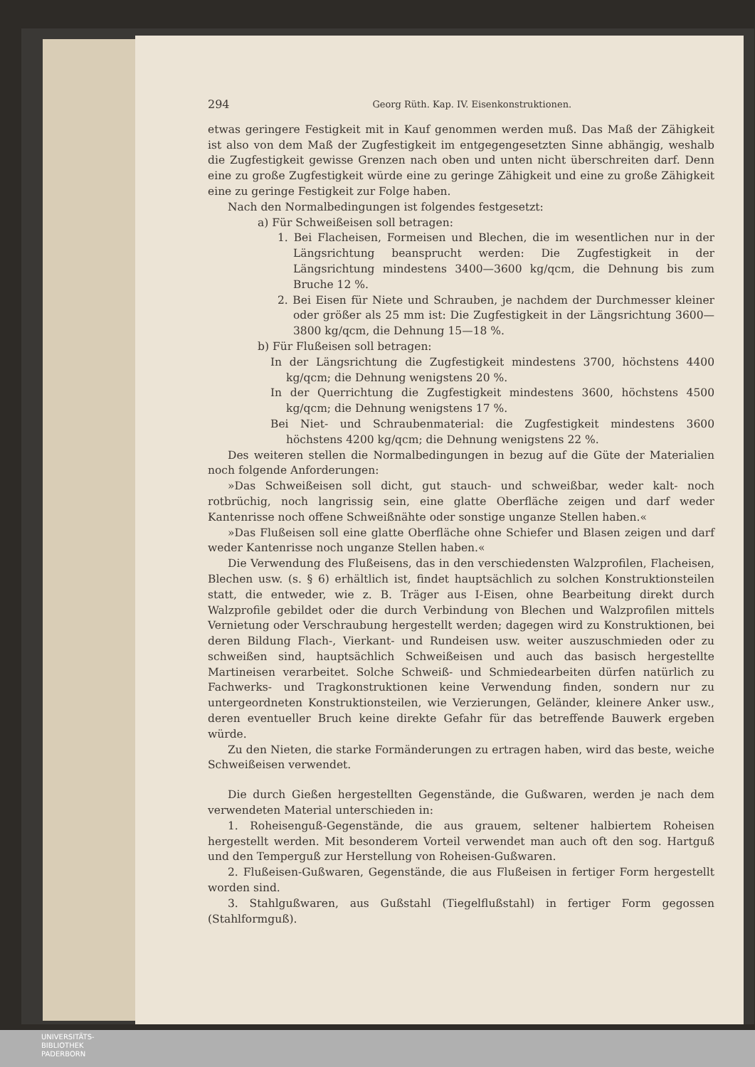294 Georg Rüth. Kap. IV. Eisenkonstruktionen.
etwas geringere Festigkeit mit in Kauf genommen werden muß. Das Maß der Zähigkeit ist also von dem Maß der Zugfestigkeit im entgegengesetzten Sinne abhängig, weshalb die Zugfestigkeit gewisse Grenzen nach oben und unten nicht überschreiten darf. Denn eine zu große Zugfestigkeit würde eine zu geringe Zähigkeit und eine zu große Zähigkeit eine zu geringe Festigkeit zur Folge haben.
Nach den Normalbedingungen ist folgendes festgesetzt:
a) Für Schweißeisen soll betragen:
1. Bei Flacheisen, Formeisen und Blechen, die im wesentlichen nur in der Längsrichtung beansprucht werden: Die Zugfestigkeit in der Längsrichtung mindestens 3400—3600 kg/qcm, die Dehnung bis zum Bruche 12 %.
2. Bei Eisen für Niete und Schrauben, je nachdem der Durchmesser kleiner oder größer als 25 mm ist: Die Zugfestigkeit in der Längsrichtung 3600—3800 kg/qcm, die Dehnung 15—18 %.
b) Für Flußeisen soll betragen:
In der Längsrichtung die Zugfestigkeit mindestens 3700, höchstens 4400 kg/qcm; die Dehnung wenigstens 20 %.
In der Querrichtung die Zugfestigkeit mindestens 3600, höchstens 4500 kg/qcm; die Dehnung wenigstens 17 %.
Bei Niet- und Schraubenmaterial: die Zugfestigkeit mindestens 3600 höchstens 4200 kg/qcm; die Dehnung wenigstens 22 %.
Des weiteren stellen die Normalbedingungen in bezug auf die Güte der Materialien noch folgende Anforderungen:
»Das Schweißeisen soll dicht, gut stauch- und schweißbar, weder kalt- noch rotbrüchig, noch langrissig sein, eine glatte Oberfläche zeigen und darf weder Kantenrisse noch offene Schweißnähte oder sonstige unganze Stellen haben.«
»Das Flußeisen soll eine glatte Oberfläche ohne Schiefer und Blasen zeigen und darf weder Kantenrisse noch unganze Stellen haben.«
Die Verwendung des Flußeisens, das in den verschiedensten Walzprofilen, Flacheisen, Blechen usw. (s. § 6) erhältlich ist, findet hauptsächlich zu solchen Konstruktionsteilen statt, die entweder, wie z. B. Träger aus I-Eisen, ohne Bearbeitung direkt durch Walzprofile gebildet oder die durch Verbindung von Blechen und Walzprofilen mittels Vernietung oder Verschraubung hergestellt werden; dagegen wird zu Konstruktionen, bei deren Bildung Flach-, Vierkant- und Rundeisen usw. weiter auszuschmieden oder zu schweißen sind, hauptsächlich Schweißeisen und auch das basisch hergestellte Martineisen verarbeitet. Solche Schweiß- und Schmiedearbeiten dürfen natürlich zu Fachwerks- und Tragkonstruktionen keine Verwendung finden, sondern nur zu untergeordneten Konstruktionsteilen, wie Verzierungen, Geländer, kleinere Anker usw., deren eventueller Bruch keine direkte Gefahr für das betreffende Bauwerk ergeben würde.
Zu den Nieten, die starke Formänderungen zu ertragen haben, wird das beste, weiche Schweißeisen verwendet.
Die durch Gießen hergestellten Gegenstände, die Gußwaren, werden je nach dem verwendeten Material unterschieden in:
1. Roheisenguß-Gegenstände, die aus grauem, seltener halbiertem Roheisen hergestellt werden. Mit besonderem Vorteil verwendet man auch oft den sog. Hartguß und den Temperguß zur Herstellung von Roheisen-Gußwaren.
2. Flußeisen-Gußwaren, Gegenstände, die aus Flußeisen in fertiger Form hergestellt worden sind.
3. Stahlgußwaren, aus Gußstahl (Tiegelflußstahl) in fertiger Form gegossen (Stahlformguß).
UNIVERSITÄTS-
BIBLIOTHEK
PADERBORN